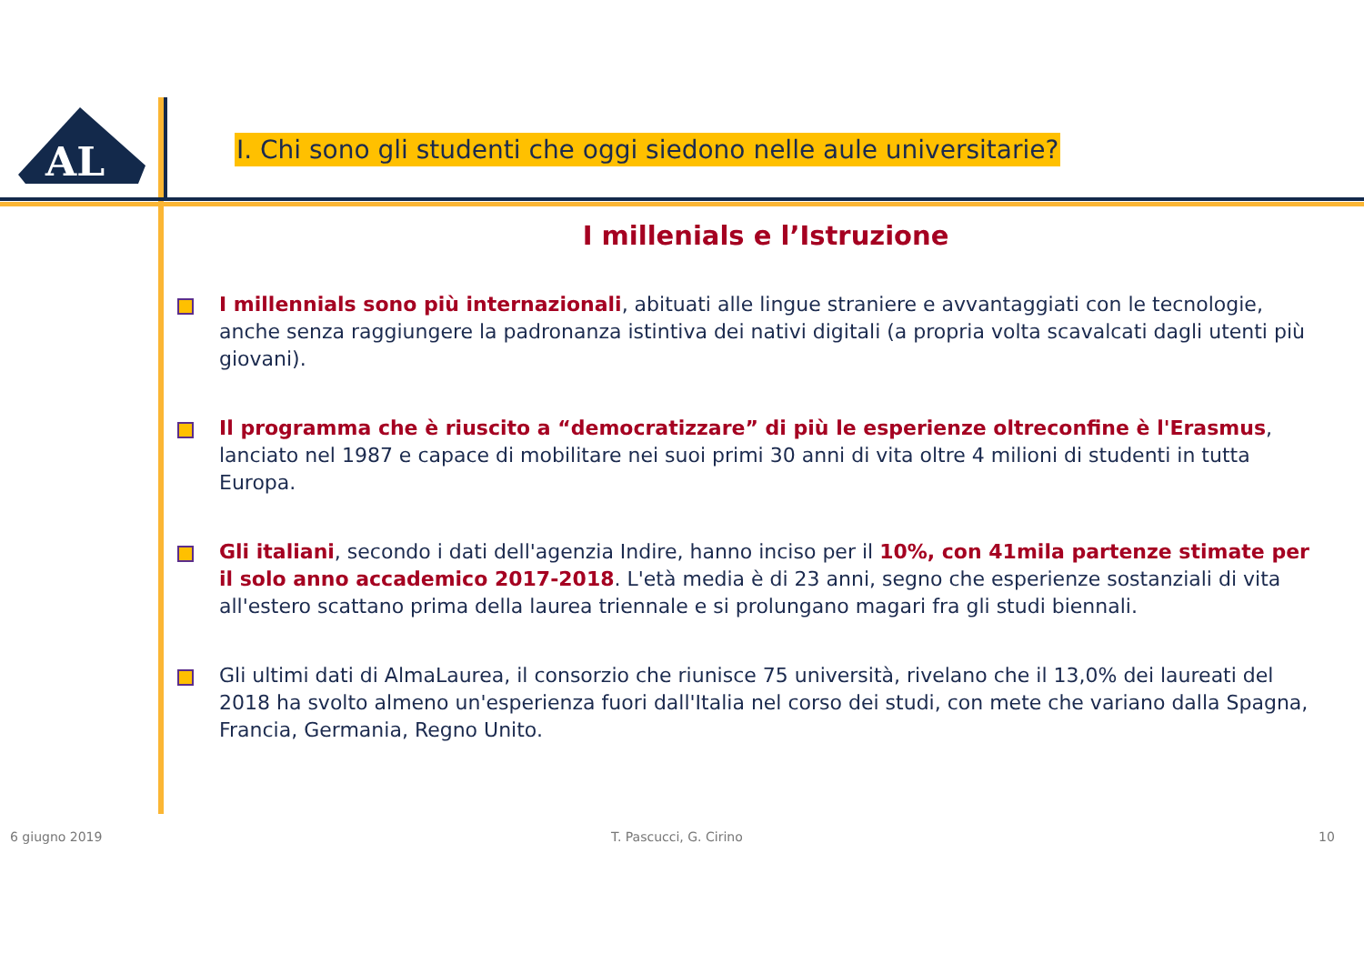AL
I. Chi sono gli studenti che oggi siedono nelle aule universitarie?
I millenials e l’Istruzione
I millennials sono più internazionali, abituati alle lingue straniere e avvantaggiati con le tecnologie, anche senza raggiungere la padronanza istintiva dei nativi digitali (a propria volta scavalcati dagli utenti più giovani).
Il programma che è riuscito a “democratizzare” di più le esperienze oltreconfine è l'Erasmus, lanciato nel 1987 e capace di mobilitare nei suoi primi 30 anni di vita oltre 4 milioni di studenti in tutta Europa.
Gli italiani, secondo i dati dell'agenzia Indire, hanno inciso per il 10%, con 41mila partenze stimate per il solo anno accademico 2017-2018. L'età media è di 23 anni, segno che esperienze sostanziali di vita all'estero scattano prima della laurea triennale e si prolungano magari fra gli studi biennali.
Gli ultimi dati di AlmaLaurea, il consorzio che riunisce 75 università, rivelano che il 13,0% dei laureati del 2018 ha svolto almeno un'esperienza fuori dall'Italia nel corso dei studi, con mete che variano dalla Spagna, Francia, Germania, Regno Unito.
6 giugno 2019 T. Pascucci, G. Cirino 10